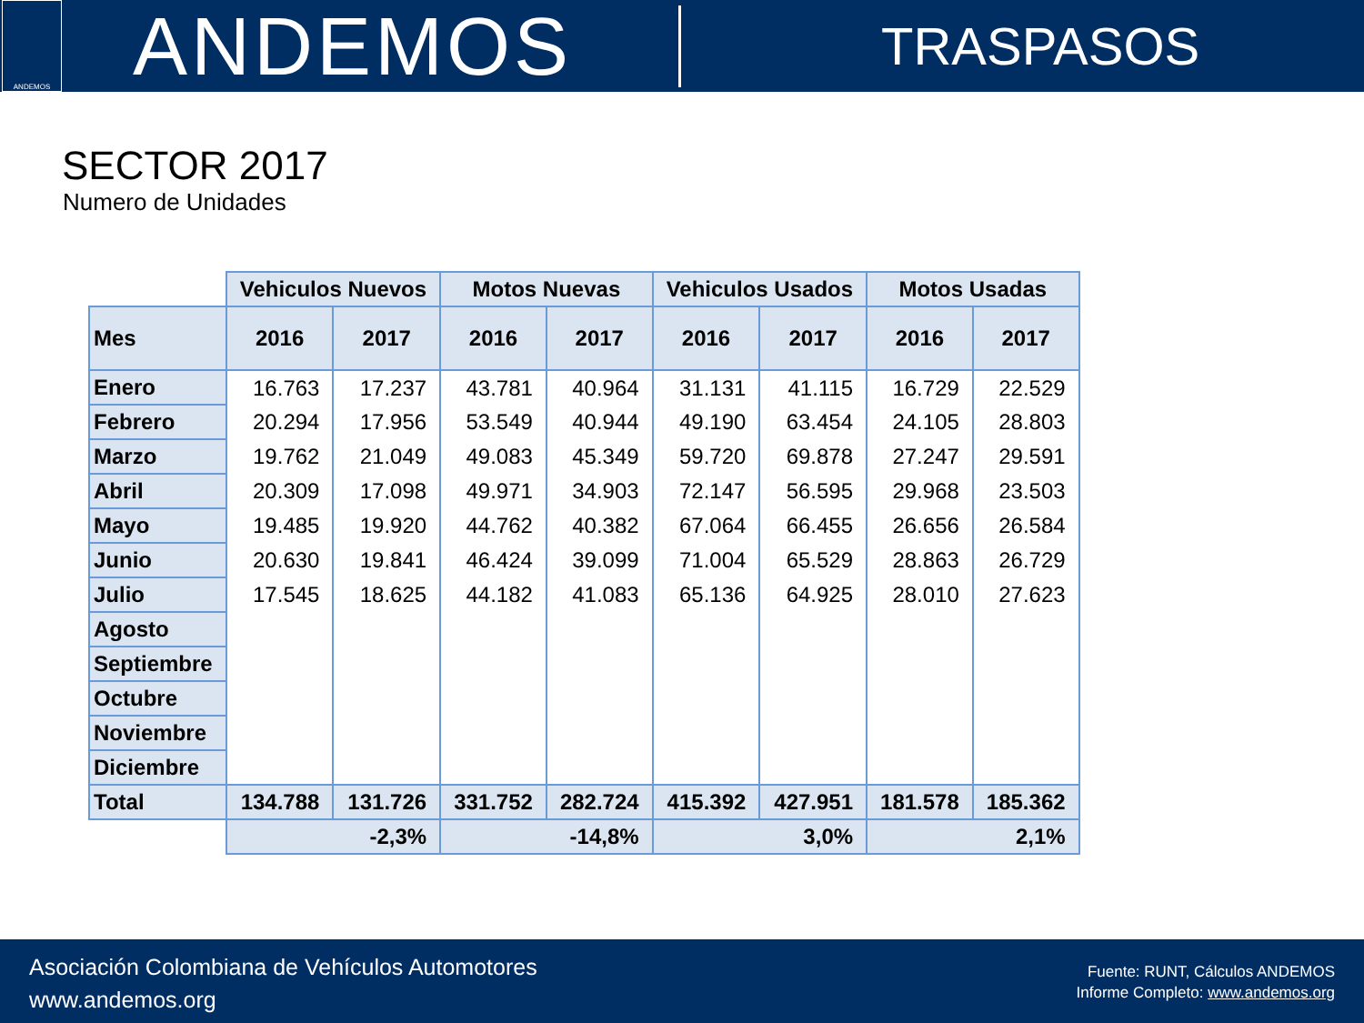ANDEMOS
ANDEMOS
TRASPASOS
SECTOR 2017
Numero de Unidades
| | Vehiculos Nuevos | | Motos Nuevas | | Vehiculos Usados | | Motos Usadas | |
| --- | --- | --- | --- | --- | --- | --- | --- | --- |
| Mes | 2016 | 2017 | 2016 | 2017 | 2016 | 2017 | 2016 | 2017 |
| Enero | 16.763 | 17.237 | 43.781 | 40.964 | 31.131 | 41.115 | 16.729 | 22.529 |
| Febrero | 20.294 | 17.956 | 53.549 | 40.944 | 49.190 | 63.454 | 24.105 | 28.803 |
| Marzo | 19.762 | 21.049 | 49.083 | 45.349 | 59.720 | 69.878 | 27.247 | 29.591 |
| Abril | 20.309 | 17.098 | 49.971 | 34.903 | 72.147 | 56.595 | 29.968 | 23.503 |
| Mayo | 19.485 | 19.920 | 44.762 | 40.382 | 67.064 | 66.455 | 26.656 | 26.584 |
| Junio | 20.630 | 19.841 | 46.424 | 39.099 | 71.004 | 65.529 | 28.863 | 26.729 |
| Julio | 17.545 | 18.625 | 44.182 | 41.083 | 65.136 | 64.925 | 28.010 | 27.623 |
| Agosto | | | | | | | | |
| Septiembre | | | | | | | | |
| Octubre | | | | | | | | |
| Noviembre | | | | | | | | |
| Diciembre | | | | | | | | |
| Total | 134.788 | 131.726 | 331.752 | 282.724 | 415.392 | 427.951 | 181.578 | 185.362 |
| | -2,3% | | -14,8% | | 3,0% | | 2,1% | |
Asociación Colombiana de Vehículos Automotores
www.andemos.org
Fuente: RUNT, Cálculos ANDEMOS
Informe Completo: www.andemos.org